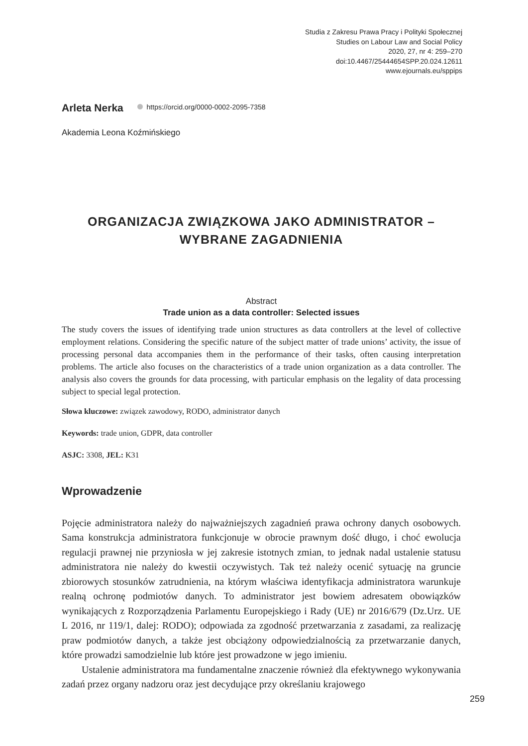Studia z Zakresu Prawa Pracy i Polityki Społecznej
Studies on Labour Law and Social Policy
2020, 27, nr 4: 259–270
doi:10.4467/25444654SPP.20.024.12611
www.ejournals.eu/sppips
Arleta Nerka https://orcid.org/0000-0002-2095-7358
Akademia Leona Koźmińskiego
ORGANIZACJA ZWIĄZKOWA JAKO ADMINISTRATOR –
WYBRANE ZAGADNIENIA
Abstract
Trade union as a data controller: Selected issues
The study covers the issues of identifying trade union structures as data controllers at the level of collective employment relations. Considering the specific nature of the subject matter of trade unions’ activity, the issue of processing personal data accompanies them in the performance of their tasks, often causing interpretation problems. The article also focuses on the characteristics of a trade union organization as a data controller. The analysis also covers the grounds for data processing, with particular emphasis on the legality of data processing subject to special legal protection.
Słowa kluczowe: związek zawodowy, RODO, administrator danych
Keywords: trade union, GDPR, data controller
ASJC: 3308, JEL: K31
Wprowadzenie
Pojęcie administratora należy do najważniejszych zagadnień prawa ochrony danych osobowych. Sama konstrukcja administratora funkcjonuje w obrocie prawnym dość długo, i choć ewolucja regulacji prawnej nie przyniosła w jej zakresie istotnych zmian, to jednak nadal ustalenie statusu administratora nie należy do kwestii oczywistych. Tak też należy ocenić sytuację na gruncie zbiorowych stosunków zatrudnienia, na którym właściwa identyfikacja administratora warunkuje realną ochronę podmiotów danych. To administrator jest bowiem adresatem obowiązków wynikających z Rozporządzenia Parlamentu Europejskiego i Rady (UE) nr 2016/679 (Dz.Urz. UE L 2016, nr 119/1, dalej: RODO); odpowiada za zgodność przetwarzania z zasadami, za realizację praw podmiotów danych, a także jest obciążony odpowiedzialnością za przetwarzanie danych, które prowadzi samodzielnie lub które jest prowadzone w jego imieniu.
Ustalenie administratora ma fundamentalne znaczenie również dla efektywnego wykonywania zadań przez organy nadzoru oraz jest decydujące przy określaniu krajowego
259